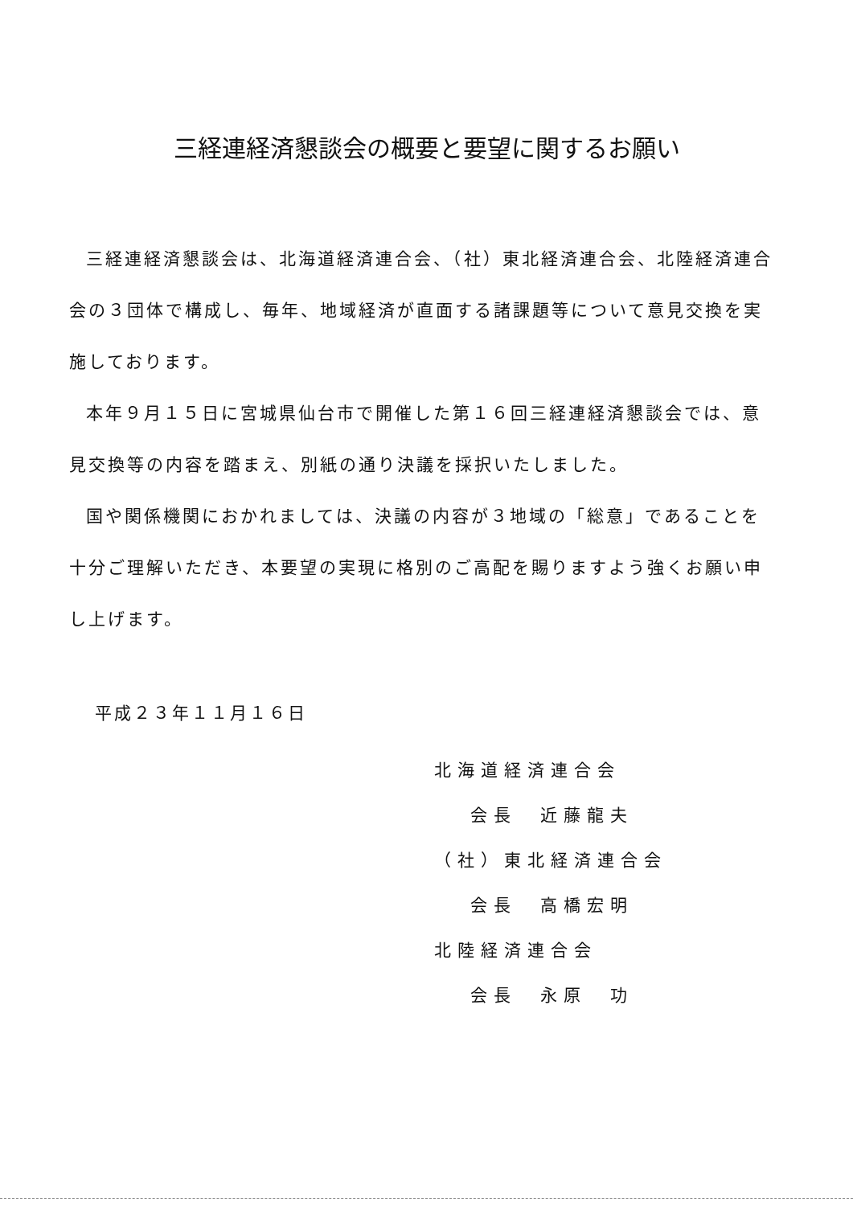三経連経済懇談会の概要と要望に関するお願い
三経連経済懇談会は、北海道経済連合会、（社）東北経済連合会、北陸経済連合会の３団体で構成し、毎年、地域経済が直面する諸課題等について意見交換を実施しております。
本年９月１５日に宮城県仙台市で開催した第１６回三経連経済懇談会では、意見交換等の内容を踏まえ、別紙の通り決議を採択いたしました。
国や関係機関におかれましては、決議の内容が３地域の「総意」であることを十分ご理解いただき、本要望の実現に格別のご高配を賜りますよう強くお願い申し上げます。
平成２３年１１月１６日
北海道経済連合会
会長　近藤龍夫
（社）東北経済連合会
会長　高橋宏明
北陸経済連合会
会長　永原　功